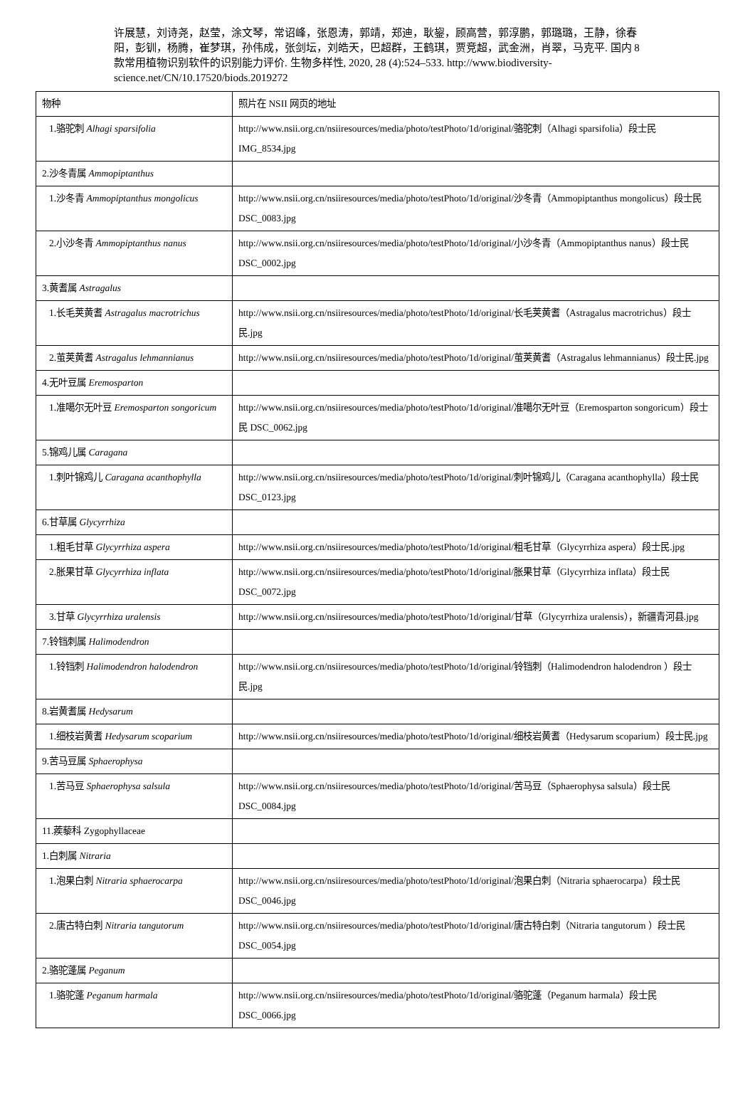许展慧，刘诗尧，赵莹，涂文琴，常诏峰，张恩涛，郭靖，郑迪，耿鋆，顾高营，郭淳鹏，郭璐璐，王静，徐春阳，彭钏，杨腾，崔梦琪，孙伟成，张剑坛，刘皓天，巴超群，王鹤琪，贾竞超，武金洲，肖翠，马克平. 国内 8 款常用植物识别软件的识别能力评价. 生物多样性, 2020, 28 (4):524–533. http://www.biodiversity-science.net/CN/10.17520/biods.2019272
| 物种 | 照片在 NSII 网页的地址 |
| 1.骆驼刺 Alhagi sparsifolia | http://www.nsii.org.cn/nsiiresources/media/photo/testPhoto/1d/original/骆驼刺（Alhagi sparsifolia）段士民 IMG_8534.jpg |
| 2.沙冬青属 Ammopiptanthus | |
| 1.沙冬青 Ammopiptanthus mongolicus | http://www.nsii.org.cn/nsiiresources/media/photo/testPhoto/1d/original/沙冬青（Ammopiptanthus mongolicus）段士民 DSC_0083.jpg |
| 2.小沙冬青 Ammopiptanthus nanus | http://www.nsii.org.cn/nsiiresources/media/photo/testPhoto/1d/original/小沙冬青（Ammopiptanthus nanus）段士民 DSC_0002.jpg |
| 3.黄耆属 Astragalus | |
| 1.长毛荚黄耆 Astragalus macrotrichus | http://www.nsii.org.cn/nsiiresources/media/photo/testPhoto/1d/original/长毛荚黄耆（Astragalus macrotrichus）段士民.jpg |
| 2.茧荚黄耆 Astragalus lehmannianus | http://www.nsii.org.cn/nsiiresources/media/photo/testPhoto/1d/original/茧荚黄耆（Astragalus lehmannianus）段士民.jpg |
| 4.无叶豆属 Eremosparton | |
| 1.准噶尔无叶豆 Eremosparton songoricum | http://www.nsii.org.cn/nsiiresources/media/photo/testPhoto/1d/original/准噶尔无叶豆（Eremosparton songoricum）段士民 DSC_0062.jpg |
| 5.锦鸡儿属 Caragana | |
| 1.刺叶锦鸡儿 Caragana acanthophylla | http://www.nsii.org.cn/nsiiresources/media/photo/testPhoto/1d/original/刺叶锦鸡儿（Caragana acanthophylla）段士民 DSC_0123.jpg |
| 6.甘草属 Glycyrrhiza | |
| 1.粗毛甘草 Glycyrrhiza aspera | http://www.nsii.org.cn/nsiiresources/media/photo/testPhoto/1d/original/粗毛甘草（Glycyrrhiza aspera）段士民.jpg |
| 2.胀果甘草 Glycyrrhiza inflata | http://www.nsii.org.cn/nsiiresources/media/photo/testPhoto/1d/original/胀果甘草（Glycyrrhiza inflata）段士民 DSC_0072.jpg |
| 3.甘草 Glycyrrhiza uralensis | http://www.nsii.org.cn/nsiiresources/media/photo/testPhoto/1d/original/甘草（Glycyrrhiza uralensis），新疆青河县.jpg |
| 7.铃铛刺属 Halimodendron | |
| 1.铃铛刺 Halimodendron halodendron | http://www.nsii.org.cn/nsiiresources/media/photo/testPhoto/1d/original/铃铛刺（Halimodendron halodendron ）段士民.jpg |
| 8.岩黄耆属 Hedysarum | |
| 1.细枝岩黄耆 Hedysarum scoparium | http://www.nsii.org.cn/nsiiresources/media/photo/testPhoto/1d/original/细枝岩黄耆（Hedysarum scoparium）段士民.jpg |
| 9.苦马豆属 Sphaerophysa | |
| 1.苦马豆 Sphaerophysa salsula | http://www.nsii.org.cn/nsiiresources/media/photo/testPhoto/1d/original/苦马豆（Sphaerophysa salsula）段士民 DSC_0084.jpg |
| 11.蒺藜科 Zygophyllaceae | |
| 1.白刺属 Nitraria | |
| 1.泡果白刺 Nitraria sphaerocarpa | http://www.nsii.org.cn/nsiiresources/media/photo/testPhoto/1d/original/泡果白刺（Nitraria sphaerocarpa）段士民 DSC_0046.jpg |
| 2.唐古特白刺 Nitraria tangutorum | http://www.nsii.org.cn/nsiiresources/media/photo/testPhoto/1d/original/唐古特白刺（Nitraria tangutorum ）段士民 DSC_0054.jpg |
| 2.骆驼蓬属 Peganum | |
| 1.骆驼蓬 Peganum harmala | http://www.nsii.org.cn/nsiiresources/media/photo/testPhoto/1d/original/骆驼蓬（Peganum harmala）段士民 DSC_0066.jpg |